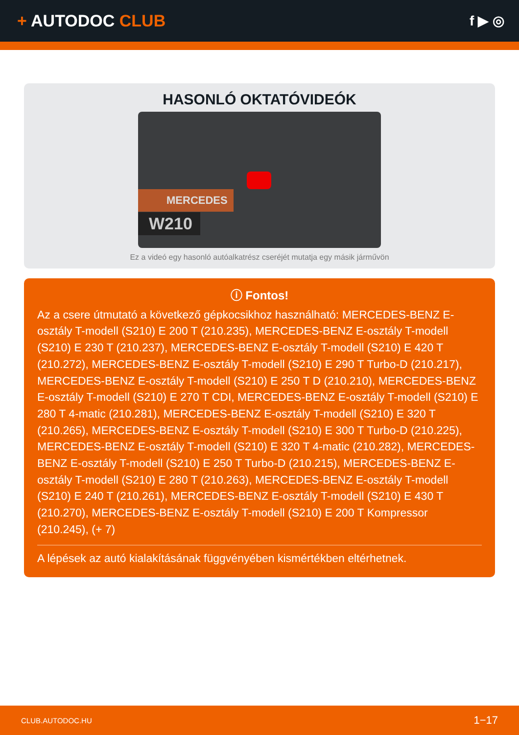+ AUTODOC CLUB
f ▶ ◎
HASONLÓ OKTATÓVIDEÓK
MERCEDES
W210
Ez a videó egy hasonló autóalkatrész cseréjét mutatja egy másik járművön
ⓘ Fontos!
Az a csere útmutató a következő gépkocsikhoz használható: MERCEDES-BENZ E-osztály T-modell (S210) E 200 T (210.235), MERCEDES-BENZ E-osztály T-modell (S210) E 230 T (210.237), MERCEDES-BENZ E-osztály T-modell (S210) E 420 T (210.272), MERCEDES-BENZ E-osztály T-modell (S210) E 290 T Turbo-D (210.217), MERCEDES-BENZ E-osztály T-modell (S210) E 250 T D (210.210), MERCEDES-BENZ E-osztály T-modell (S210) E 270 T CDI, MERCEDES-BENZ E-osztály T-modell (S210) E 280 T 4-matic (210.281), MERCEDES-BENZ E-osztály T-modell (S210) E 320 T (210.265), MERCEDES-BENZ E-osztály T-modell (S210) E 300 T Turbo-D (210.225), MERCEDES-BENZ E-osztály T-modell (S210) E 320 T 4-matic (210.282), MERCEDES-BENZ E-osztály T-modell (S210) E 250 T Turbo-D (210.215), MERCEDES-BENZ E-osztály T-modell (S210) E 280 T (210.263), MERCEDES-BENZ E-osztály T-modell (S210) E 240 T (210.261), MERCEDES-BENZ E-osztály T-modell (S210) E 430 T (210.270), MERCEDES-BENZ E-osztály T-modell (S210) E 200 T Kompressor (210.245), (+ 7)
A lépések az autó kialakításának függvényében kismértékben eltérhetnek.
CLUB.AUTODOC.HU 1−17